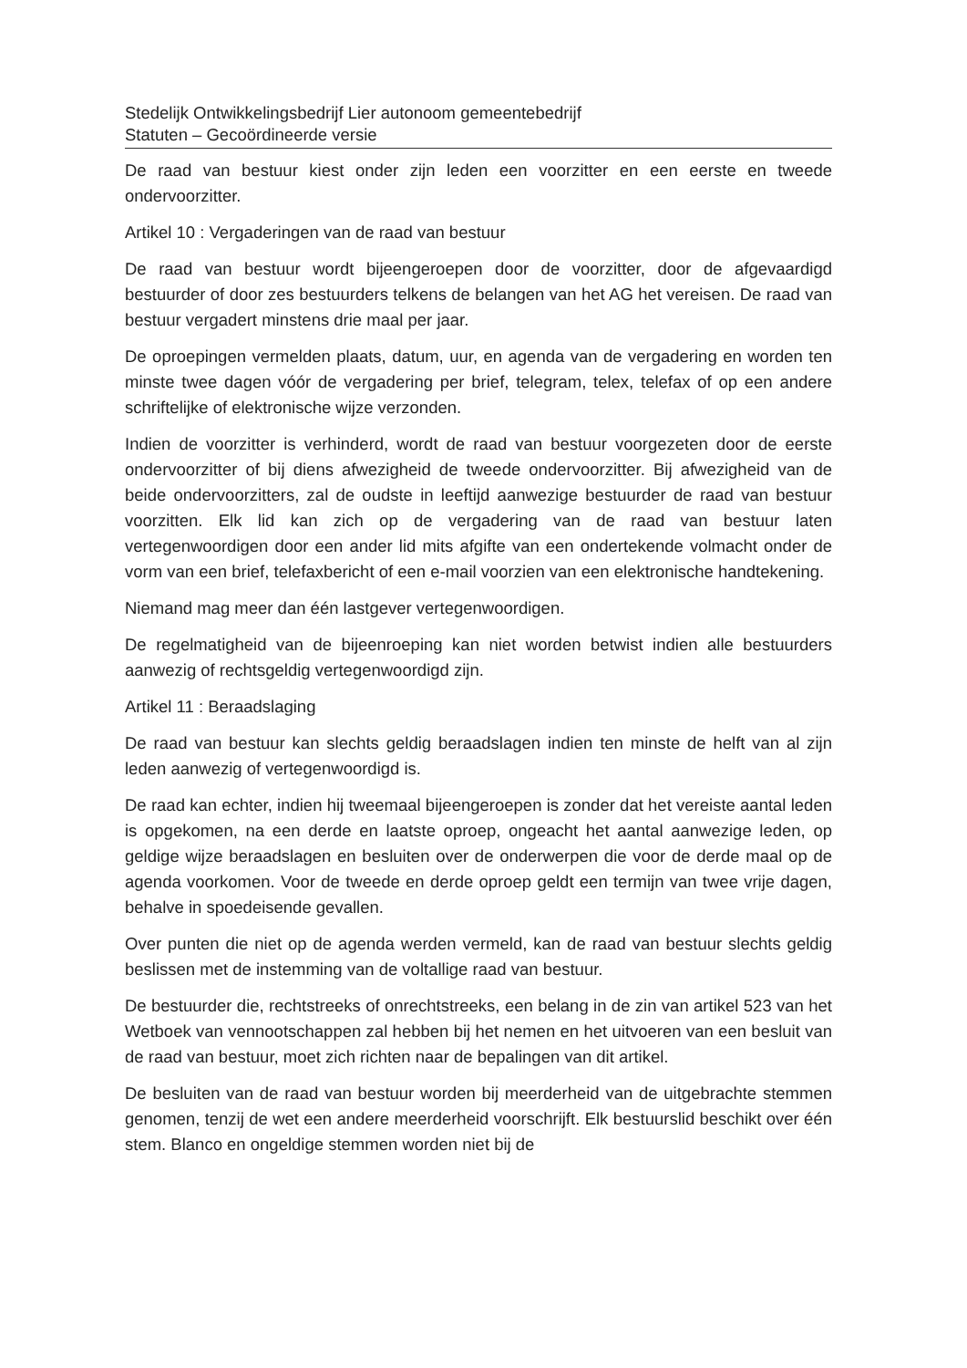Stedelijk Ontwikkelingsbedrijf Lier autonoom gemeentebedrijf
Statuten – Gecoördineerde versie
De raad van bestuur kiest onder zijn leden een voorzitter en een eerste en tweede ondervoorzitter.
Artikel 10 : Vergaderingen van de raad van bestuur
De raad van bestuur wordt bijeengeroepen door de voorzitter, door de afgevaardigd bestuurder of door zes bestuurders telkens de belangen van het AG het vereisen. De raad van bestuur vergadert minstens drie maal per jaar.
De oproepingen vermelden plaats, datum, uur, en agenda van de vergadering en worden ten minste twee dagen vóór de vergadering per brief, telegram, telex, telefax of op een andere schriftelijke of elektronische wijze verzonden.
Indien de voorzitter is verhinderd, wordt de raad van bestuur voorgezeten door de eerste ondervoorzitter of bij diens afwezigheid de tweede ondervoorzitter. Bij afwezigheid van de beide ondervoorzitters, zal de oudste in leeftijd aanwezige bestuurder de raad van bestuur voorzitten. Elk lid kan zich op de vergadering van de raad van bestuur laten vertegenwoordigen door een ander lid mits afgifte van een ondertekende volmacht onder de vorm van een brief, telefaxbericht of een e-mail voorzien van een elektronische handtekening.
Niemand mag meer dan één lastgever vertegenwoordigen.
De regelmatigheid van de bijeenroeping kan niet worden betwist indien alle bestuurders aanwezig of rechtsgeldig vertegenwoordigd zijn.
Artikel 11 : Beraadslaging
De raad van bestuur kan slechts geldig beraadslagen indien ten minste de helft van al zijn leden aanwezig of vertegenwoordigd is.
De raad kan echter, indien hij tweemaal bijeengeroepen is zonder dat het vereiste aantal leden is opgekomen, na een derde en laatste oproep, ongeacht het aantal aanwezige leden, op geldige wijze beraadslagen en besluiten over de onderwerpen die voor de derde maal op de agenda voorkomen. Voor de tweede en derde oproep geldt een termijn van twee vrije dagen, behalve in spoedeisende gevallen.
Over punten die niet op de agenda werden vermeld, kan de raad van bestuur slechts geldig beslissen met de instemming van de voltallige raad van bestuur.
De bestuurder die, rechtstreeks of onrechtstreeks, een belang in de zin van artikel 523 van het Wetboek van vennootschappen zal hebben bij het nemen en het uitvoeren van een besluit van de raad van bestuur, moet zich richten naar de bepalingen van dit artikel.
De besluiten van de raad van bestuur worden bij meerderheid van de uitgebrachte stemmen genomen, tenzij de wet een andere meerderheid voorschrijft. Elk bestuurslid beschikt over één stem. Blanco en ongeldige stemmen worden niet bij de